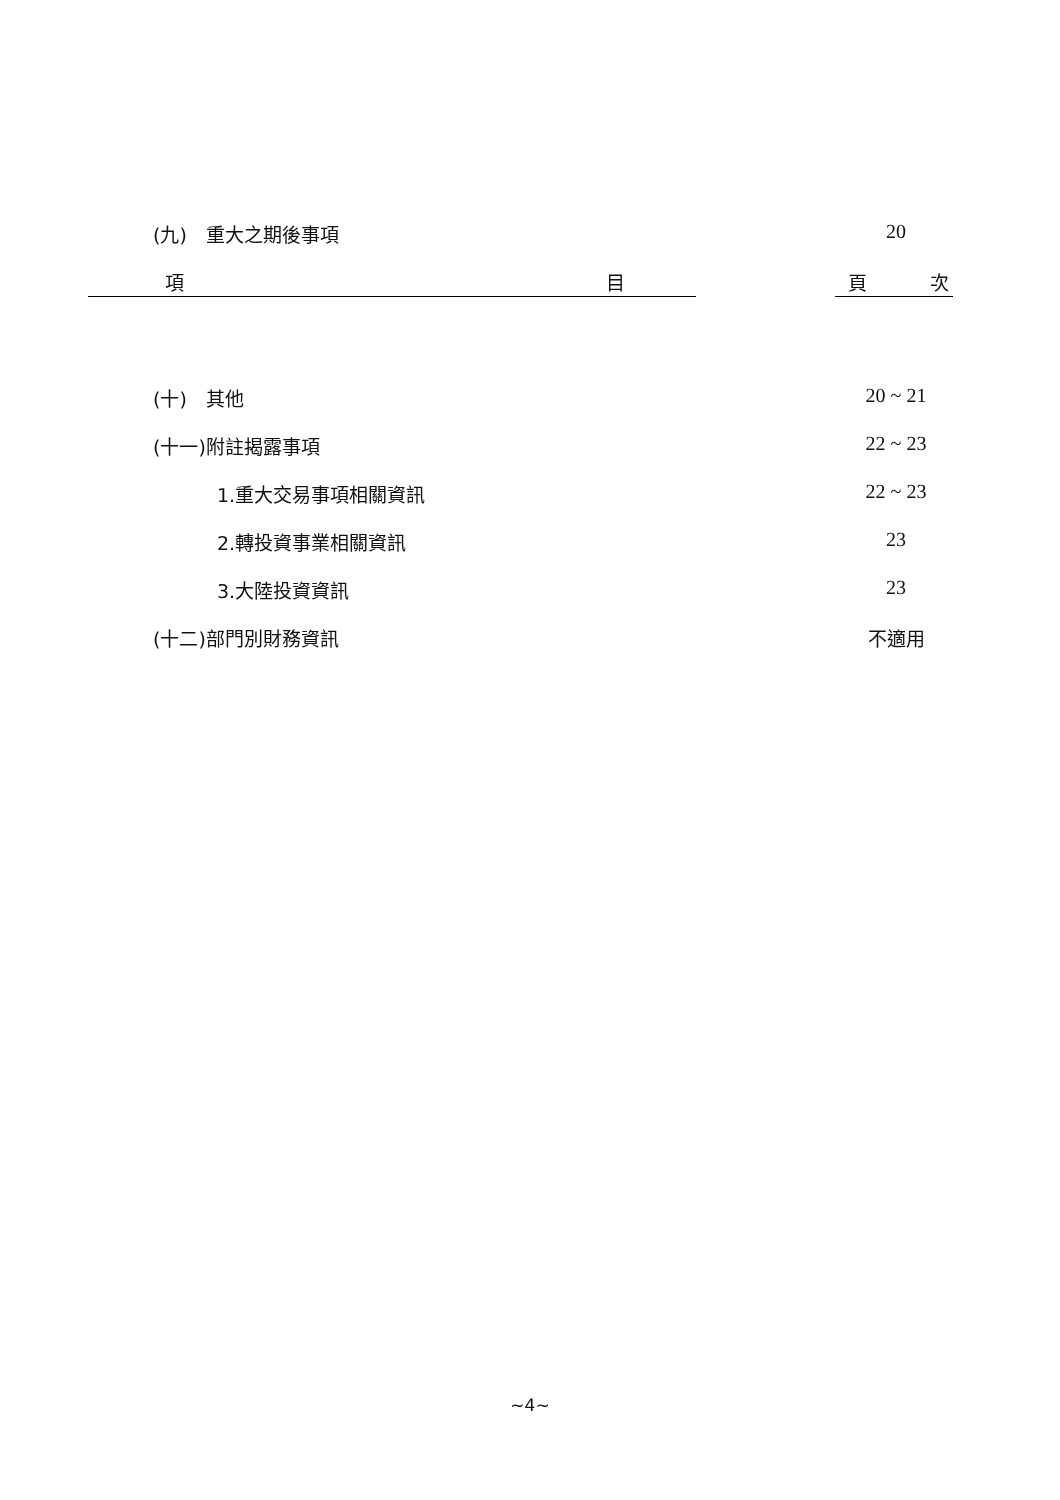(九)　重大之期後事項 20
項 目 頁 次
(十)　其他 20 ~ 21
(十一)附註揭露事項 22 ~ 23
1.重大交易事項相關資訊 22 ~ 23
2.轉投資事業相關資訊 23
3.大陸投資資訊 23
(十二)部門別財務資訊 不適用
~4~